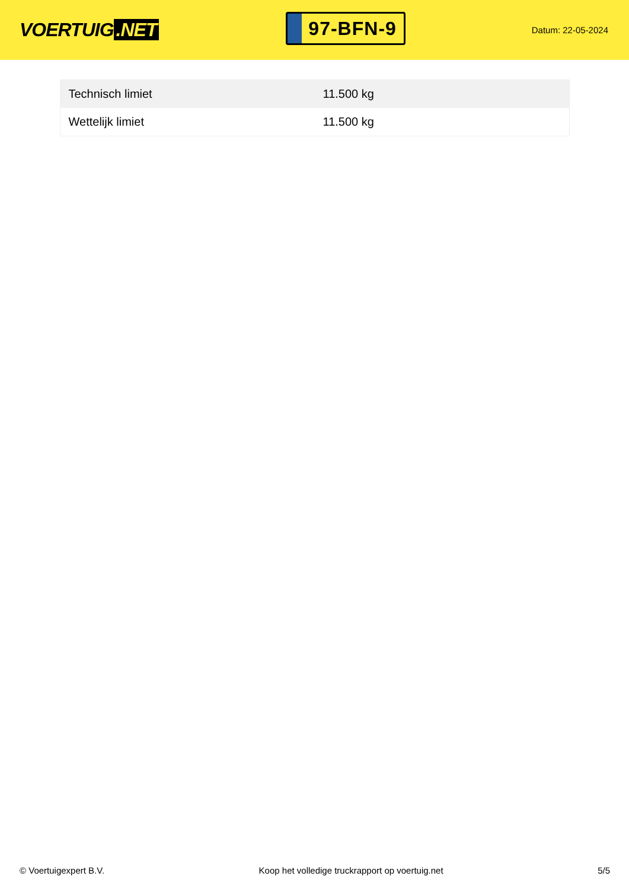VOERTUIG.NET
97-BFN-9
Datum: 22-05-2024
| Technisch limiet | 11.500 kg |
| Wettelijk limiet | 11.500 kg |
© Voertuigexpert B.V. Koop het volledige truckrapport op voertuig.net 5/5